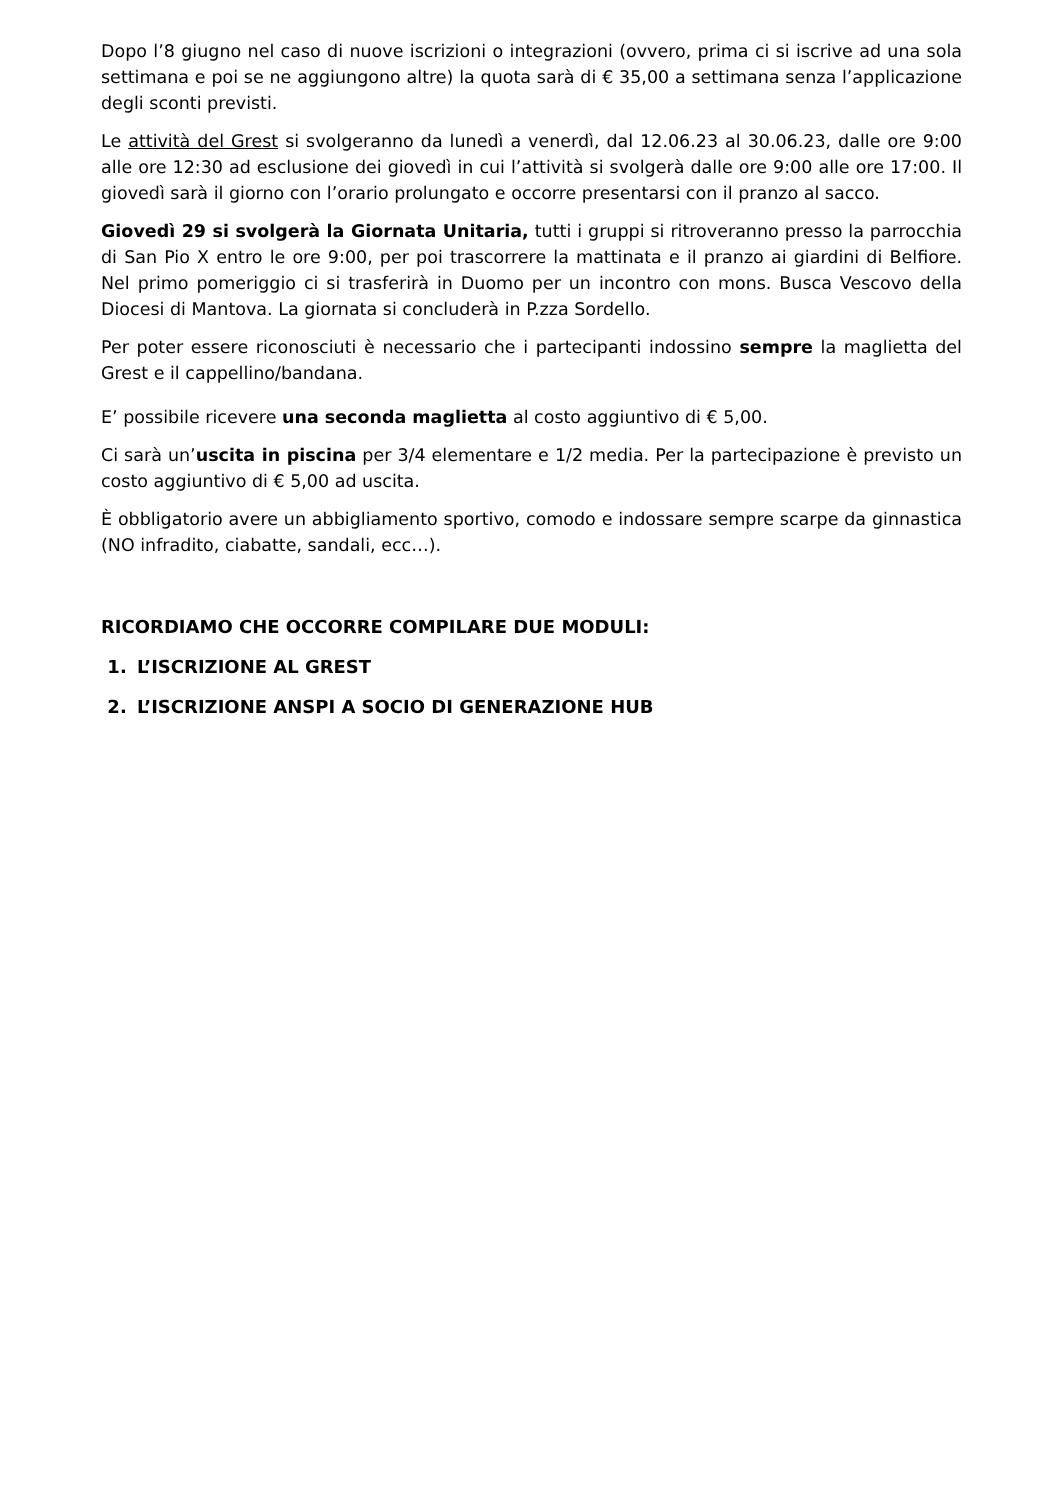Dopo l’8 giugno nel caso di nuove iscrizioni o integrazioni (ovvero, prima ci si iscrive ad una sola settimana e poi se ne aggiungono altre) la quota sarà di € 35,00 a settimana senza l’applicazione degli sconti previsti.
Le attività del Grest si svolgeranno da lunedì a venerdì, dal 12.06.23 al 30.06.23, dalle ore 9:00 alle ore 12:30 ad esclusione dei giovedì in cui l’attività si svolgerà dalle ore 9:00 alle ore 17:00. Il giovedì sarà il giorno con l’orario prolungato e occorre presentarsi con il pranzo al sacco.
Giovedì 29 si svolgerà la Giornata Unitaria, tutti i gruppi si ritroveranno presso la parrocchia di San Pio X entro le ore 9:00, per poi trascorrere la mattinata e il pranzo ai giardini di Belfiore. Nel primo pomeriggio ci si trasferirà in Duomo per un incontro con mons. Busca Vescovo della Diocesi di Mantova. La giornata si concluderà in P.zza Sordello.
Per poter essere riconosciuti è necessario che i partecipanti indossino sempre la maglietta del Grest e il cappellino/bandana.
E’ possibile ricevere una seconda maglietta al costo aggiuntivo di € 5,00.
Ci sarà un’uscita in piscina per 3/4 elementare e 1/2 media. Per la partecipazione è previsto un costo aggiuntivo di € 5,00 ad uscita.
È obbligatorio avere un abbigliamento sportivo, comodo e indossare sempre scarpe da ginnastica (NO infradito, ciabatte, sandali, ecc…).
RICORDIAMO CHE OCCORRE COMPILARE DUE MODULI:
1. L’ISCRIZIONE AL GREST
2. L’ISCRIZIONE ANSPI A SOCIO DI GENERAZIONE HUB